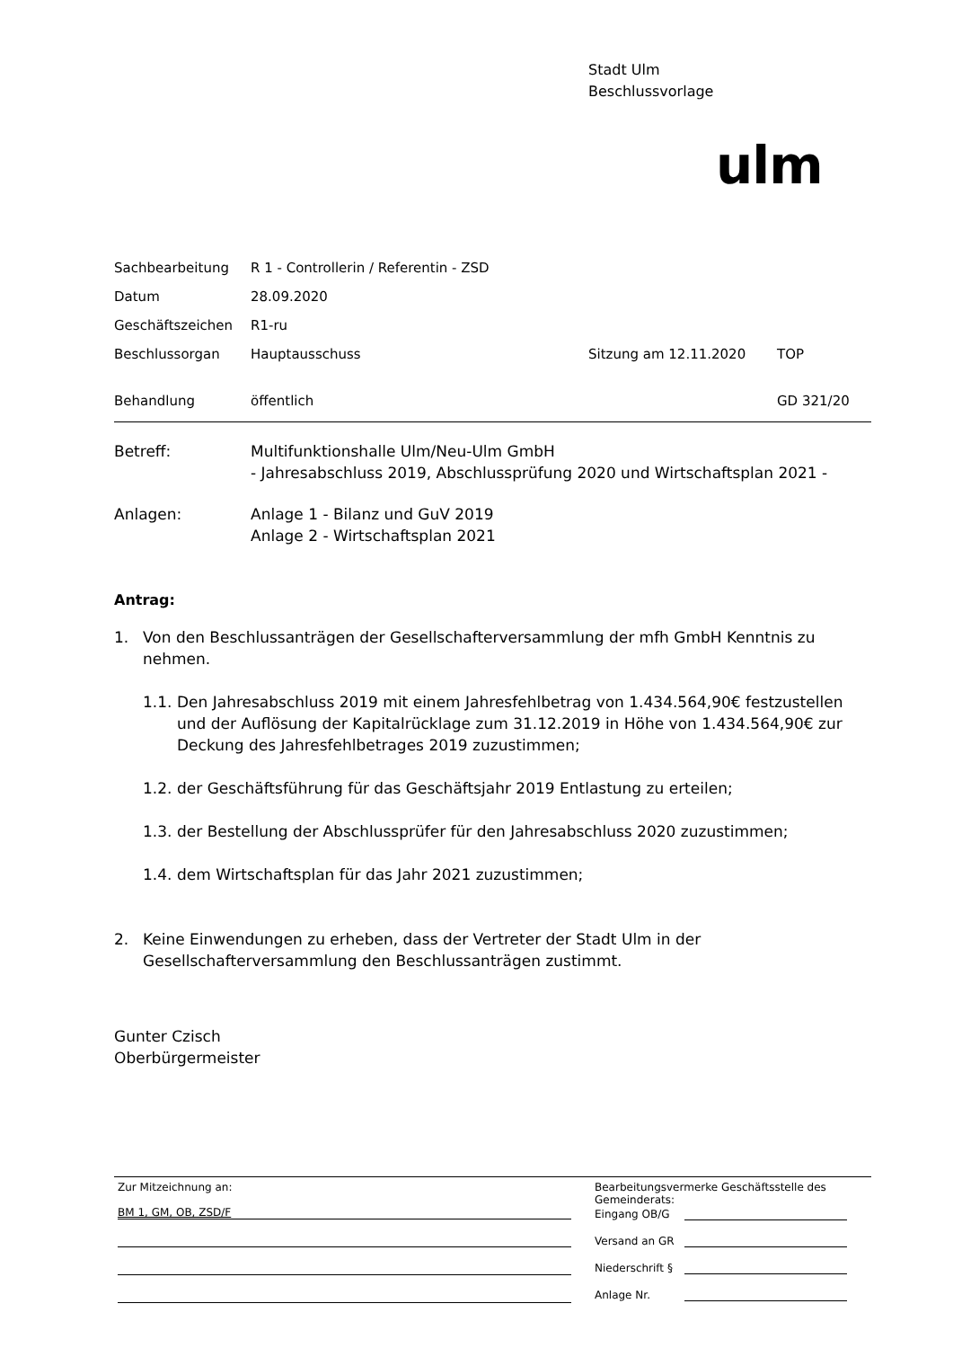Stadt Ulm
Beschlussvorlage
ulm
| Sachbearbeitung | R 1 - Controllerin / Referentin - ZSD | | |
| Datum | 28.09.2020 | | |
| Geschäftszeichen | R1-ru | | |
| Beschlussorgan | Hauptausschuss | Sitzung am 12.11.2020 | TOP |
| Behandlung | öffentlich | | GD 321/20 |
Betreff:
Multifunktionshalle Ulm/Neu-Ulm GmbH
- Jahresabschluss 2019, Abschlussprüfung 2020 und Wirtschaftsplan 2021 -
Anlagen:
Anlage 1 - Bilanz und GuV 2019
Anlage 2 - Wirtschaftsplan 2021
Antrag:
1. Von den Beschlussanträgen der Gesellschafterversammlung der mfh GmbH Kenntnis zu nehmen.
1.1. Den Jahresabschluss 2019 mit einem Jahresfehlbetrag von 1.434.564,90€ festzustellen und der Auflösung der Kapitalrücklage zum 31.12.2019 in Höhe von 1.434.564,90€ zur Deckung des Jahresfehlbetrages 2019 zuzustimmen;
1.2. der Geschäftsführung für das Geschäftsjahr 2019 Entlastung zu erteilen;
1.3. der Bestellung der Abschlussprüfer für den Jahresabschluss 2020 zuzustimmen;
1.4. dem Wirtschaftsplan für das Jahr 2021 zuzustimmen;
2. Keine Einwendungen zu erheben, dass der Vertreter der Stadt Ulm in der Gesellschafterversammlung den Beschlussanträgen zustimmt.
Gunter Czisch
Oberbürgermeister
Zur Mitzeichnung an:
BM 1, GM, OB, ZSD/F
Bearbeitungsvermerke Geschäftsstelle des Gemeinderats:
Eingang OB/G
Versand an GR
Niederschrift §
Anlage Nr.